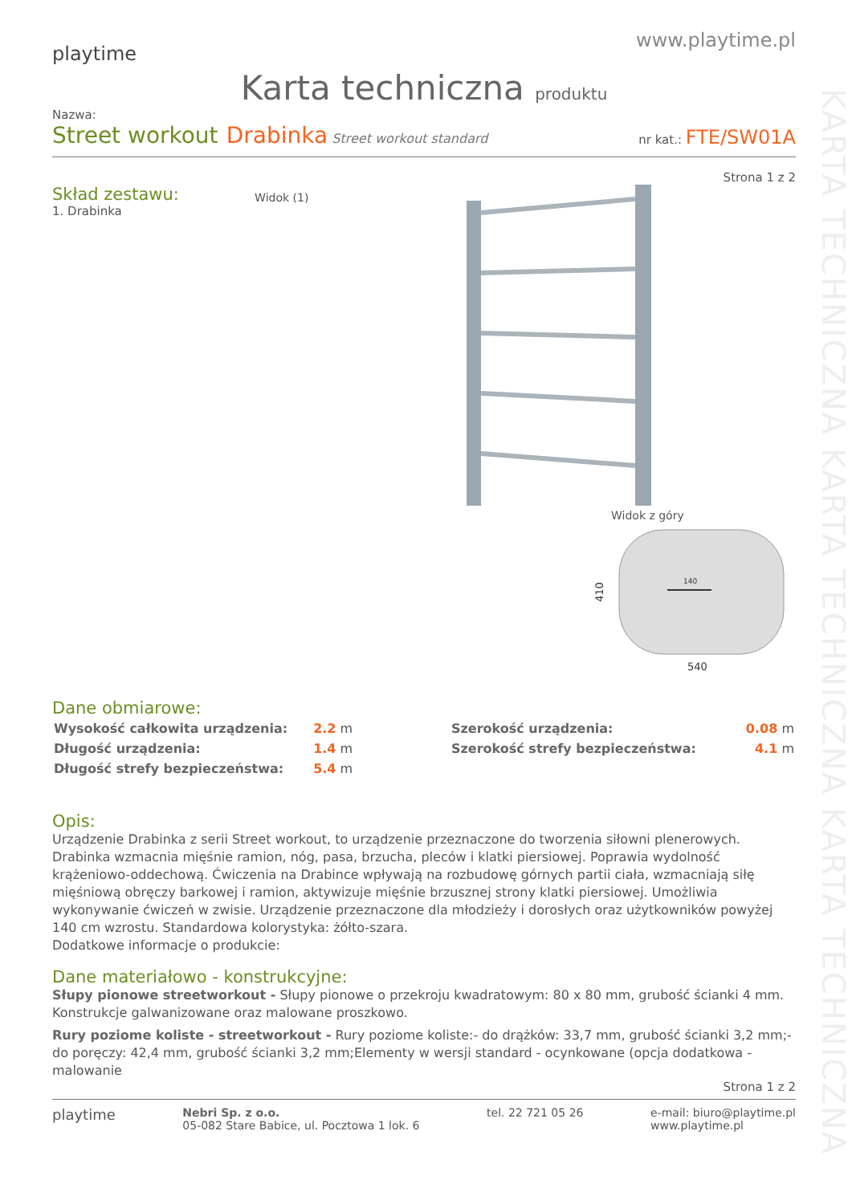KARTA TECHNICZNA KARTA TECHNICZNA KARTA TECHNICZNA
playtime
www.playtime.pl
Karta techniczna produktu
Nazwa:
Street workout Drabinka Street workout standard
nr kat.: FTE/SW01A
Strona 1 z 2
Skład zestawu:
1. Drabinka
Widok (1)
Widok z góry
410
140
540
Dane obmiarowe:
| Wysokość całkowita urządzenia: | 2.2 m |
| Długość urządzenia: | 1.4 m |
| Długość strefy bezpieczeństwa: | 5.4 m |
| Szerokość urządzenia: | 0.08 m |
| Szerokość strefy bezpieczeństwa: | 4.1 m |
Opis:
Urządzenie Drabinka z serii Street workout, to urządzenie przeznaczone do tworzenia siłowni plenerowych. Drabinka wzmacnia mięśnie ramion, nóg, pasa, brzucha, pleców i klatki piersiowej. Poprawia wydolność krążeniowo-oddechową. Ćwiczenia na Drabince wpływają na rozbudowę górnych partii ciała, wzmacniają siłę mięśniową obręczy barkowej i ramion, aktywizuje mięśnie brzusznej strony klatki piersiowej. Umożliwia wykonywanie ćwiczeń w zwisie. Urządzenie przeznaczone dla młodzieży i dorosłych oraz użytkowników powyżej 140 cm wzrostu. Standardowa kolorystyka: żółto-szara.
Dodatkowe informacje o produkcie:
Dane materiałowo - konstrukcyjne:
Słupy pionowe streetworkout - Słupy pionowe o przekroju kwadratowym: 80 x 80 mm, grubość ścianki 4 mm. Konstrukcje galwanizowane oraz malowane proszkowo.
Rury poziome koliste - streetworkout - Rury poziome koliste:- do drążków: 33,7 mm, grubość ścianki 3,2 mm;- do poręczy: 42,4 mm, grubość ścianki 3,2 mm;Elementy w wersji standard - ocynkowane (opcja dodatkowa - malowanie
Strona 1 z 2
playtime
Nebri Sp. z o.o.
05-082 Stare Babice, ul. Pocztowa 1 lok. 6
tel. 22 721 05 26 e-mail: biuro@playtime.pl
www.playtime.pl